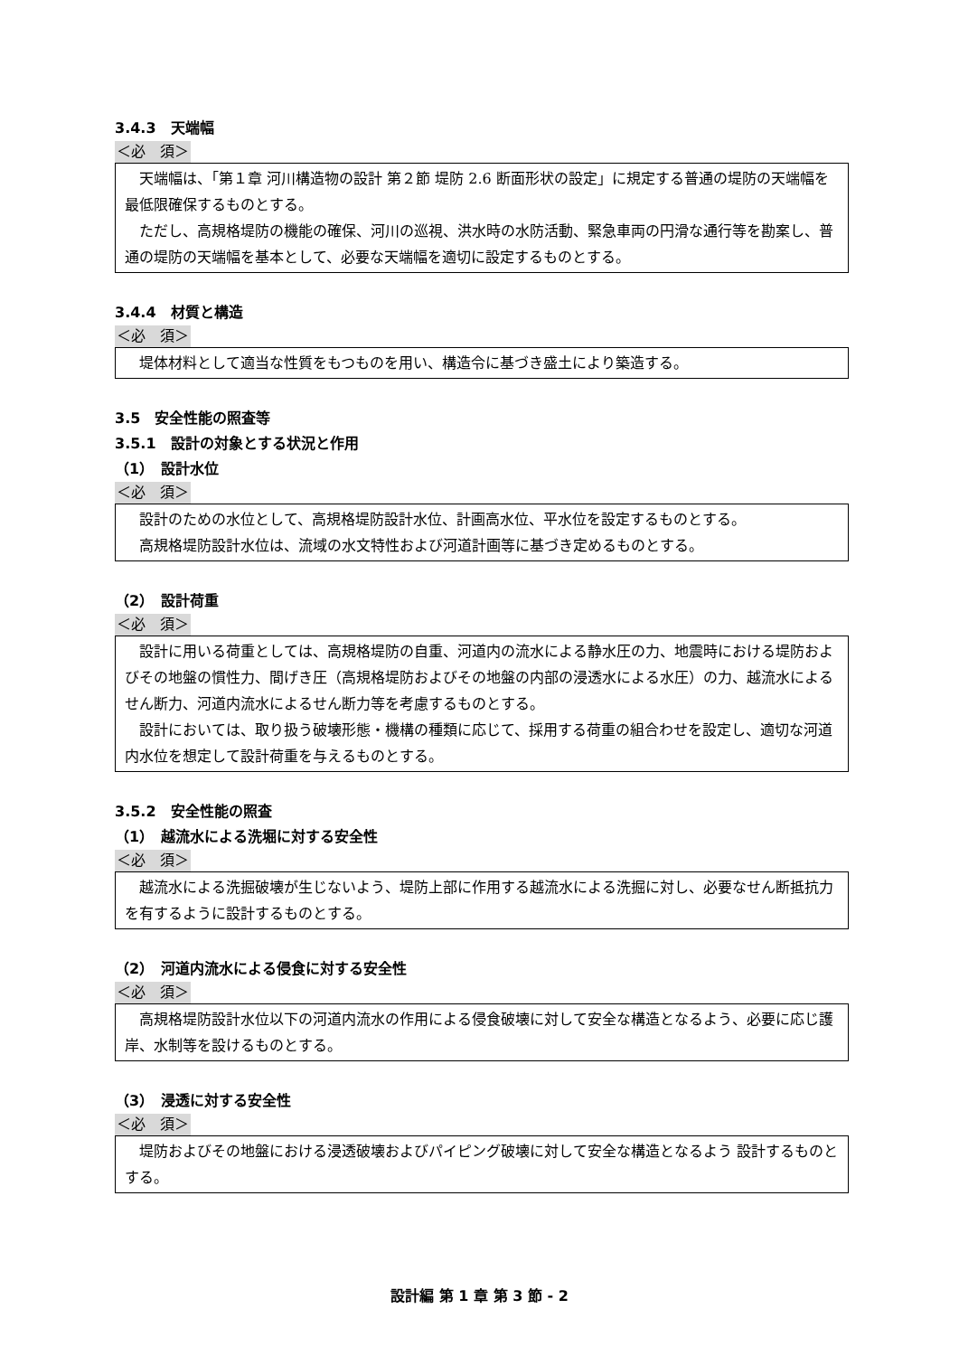3.4.3　天端幅
＜必　須＞
天端幅は、「第１章 河川構造物の設計 第２節 堤防 2.6 断面形状の設定」に規定する普通の堤防の天端幅を最低限確保するものとする。
ただし、高規格堤防の機能の確保、河川の巡視、洪水時の水防活動、緊急車両の円滑な通行等を勘案し、普通の堤防の天端幅を基本として、必要な天端幅を適切に設定するものとする。
3.4.4　材質と構造
＜必　須＞
堤体材料として適当な性質をもつものを用い、構造令に基づき盛土により築造する。
3.5　安全性能の照査等
3.5.1　設計の対象とする状況と作用
（1）　設計水位
＜必　須＞
設計のための水位として、高規格堤防設計水位、計画高水位、平水位を設定するものとする。
高規格堤防設計水位は、流域の水文特性および河道計画等に基づき定めるものとする。
（2）　設計荷重
＜必　須＞
設計に用いる荷重としては、高規格堤防の自重、河道内の流水による静水圧の力、地震時における堤防およびその地盤の慣性力、間げき圧（高規格堤防およびその地盤の内部の浸透水による水圧）の力、越流水によるせん断力、河道内流水によるせん断力等を考慮するものとする。
設計においては、取り扱う破壊形態・機構の種類に応じて、採用する荷重の組合わせを設定し、適切な河道内水位を想定して設計荷重を与えるものとする。
3.5.2　安全性能の照査
（1）　越流水による洗堀に対する安全性
＜必　須＞
越流水による洗掘破壊が生じないよう、堤防上部に作用する越流水による洗掘に対し、必要なせん断抵抗力を有するように設計するものとする。
（2）　河道内流水による侵食に対する安全性
＜必　須＞
高規格堤防設計水位以下の河道内流水の作用による侵食破壊に対して安全な構造となるよう、必要に応じ護岸、水制等を設けるものとする。
（3）　浸透に対する安全性
＜必　須＞
堤防およびその地盤における浸透破壊およびパイピング破壊に対して安全な構造となるよう 設計するものとする。
設計編 第 1 章 第 3 節 - 2